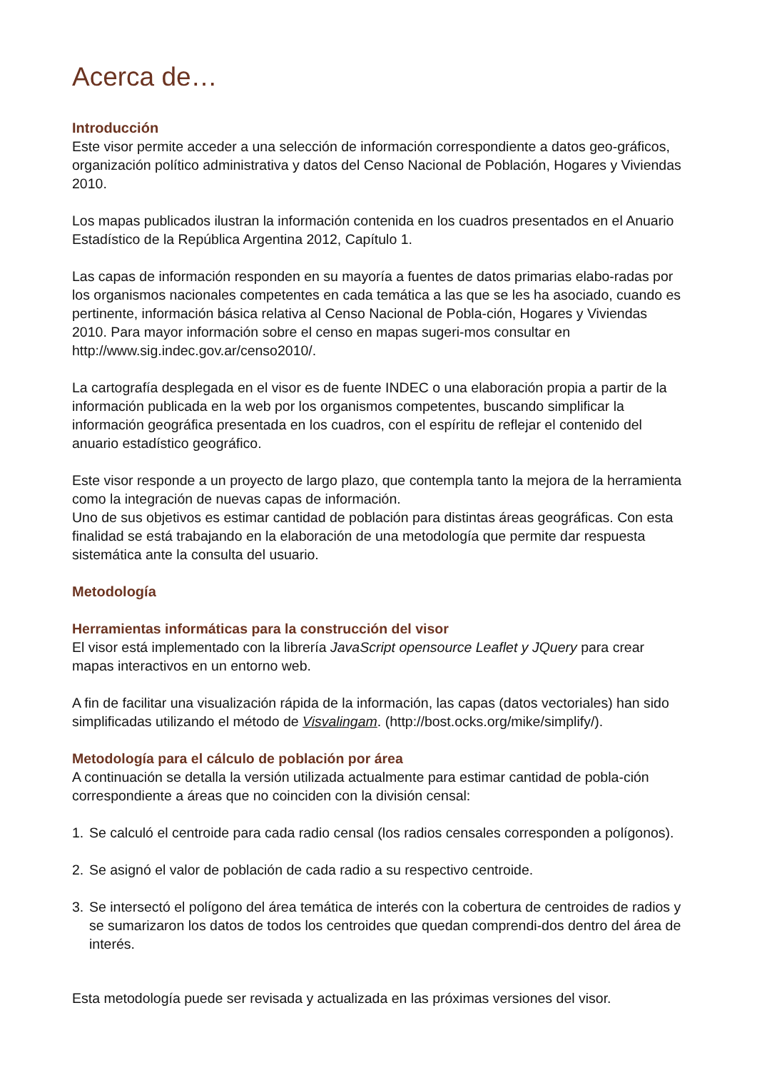Acerca de…
Introducción
Este visor permite acceder a una selección de información correspondiente a datos geo-gráficos, organización político administrativa y datos del Censo Nacional de Población, Hogares y Viviendas 2010.
Los mapas publicados ilustran la información contenida en los cuadros presentados en el Anuario Estadístico de la República Argentina 2012, Capítulo 1.
Las capas de información responden en su mayoría a fuentes de datos primarias elabo-radas por los organismos nacionales competentes en cada temática a las que se les ha asociado, cuando es pertinente, información básica relativa al Censo Nacional de Pobla-ción, Hogares y Viviendas 2010. Para mayor información sobre el censo en mapas sugeri-mos consultar en http://www.sig.indec.gov.ar/censo2010/.
La cartografía desplegada en el visor es de fuente INDEC o una elaboración propia a partir de la información publicada en la web por los organismos competentes, buscando simplificar la información geográfica presentada en los cuadros, con el espíritu de reflejar el contenido del anuario estadístico geográfico.
Este visor responde a un proyecto de largo plazo, que contempla tanto la mejora de la herramienta como la integración de nuevas capas de información.
Uno de sus objetivos es estimar cantidad de población para distintas áreas geográficas. Con esta finalidad se está trabajando en la elaboración de una metodología que permite dar respuesta sistemática ante la consulta del usuario.
Metodología
Herramientas informáticas para la construcción del visor
El visor está implementado con la librería JavaScript opensource Leaflet y JQuery para crear mapas interactivos en un entorno web.
A fin de facilitar una visualización rápida de la información, las capas (datos vectoriales) han sido simplificadas utilizando el método de Visvalingam. (http://bost.ocks.org/mike/simplify/).
Metodología para el cálculo de población por área
A continuación se detalla la versión utilizada actualmente para estimar cantidad de pobla-ción correspondiente a áreas que no coinciden con la división censal:
1. Se calculó el centroide para cada radio censal (los radios censales corresponden a polígonos).
2. Se asignó el valor de población de cada radio a su respectivo centroide.
3. Se intersectó el polígono del área temática de interés con la cobertura de centroides de radios y se sumarizaron los datos de todos los centroides que quedan comprendi-dos dentro del área de interés.
Esta metodología puede ser revisada y actualizada en las próximas versiones del visor.